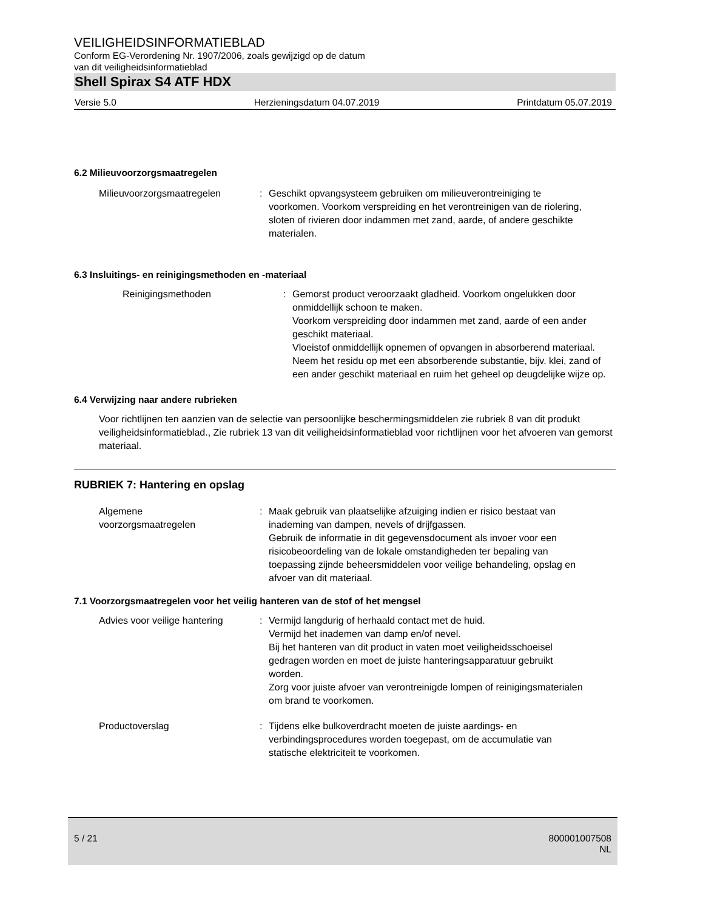VEILIGHEIDSINFORMATIEBLAD
Conform EG-Verordening Nr. 1907/2006, zoals gewijzigd op de datum
van dit veiligheidsinformatieblad
Shell Spirax S4 ATF HDX
Versie 5.0 Herzieningsdatum 04.07.2019 Printdatum 05.07.2019
6.2 Milieuvoorzorgsmaatregelen
Milieuvoorzorgsmaatregelen : Geschikt opvangsysteem gebruiken om milieuverontreiniging te voorkomen. Voorkom verspreiding en het verontreinigen van de riolering, sloten of rivieren door indammen met zand, aarde, of andere geschikte materialen.
6.3 Insluitings- en reinigingsmethoden en -materiaal
Reinigingsmethoden : Gemorst product veroorzaakt gladheid. Voorkom ongelukken door onmiddellijk schoon te maken.
Voorkom verspreiding door indammen met zand, aarde of een ander geschikt materiaal.
Vloeistof onmiddellijk opnemen of opvangen in absorberend materiaal.
Neem het residu op met een absorberende substantie, bijv. klei, zand of een ander geschikt materiaal en ruim het geheel op deugdelijke wijze op.
6.4 Verwijzing naar andere rubrieken
Voor richtlijnen ten aanzien van de selectie van persoonlijke beschermingsmiddelen zie rubriek 8 van dit produkt veiligheidsinformatieblad., Zie rubriek 13 van dit veiligheidsinformatieblad voor richtlijnen voor het afvoeren van gemorst materiaal.
RUBRIEK 7: Hantering en opslag
Algemene
voorzorgsmaatregelen
: Maak gebruik van plaatselijke afzuiging indien er risico bestaat van inademing van dampen, nevels of drijfgassen.
Gebruik de informatie in dit gegevensdocument als invoer voor een risicobeoordeling van de lokale omstandigheden ter bepaling van toepassing zijnde beheersmiddelen voor veilige behandeling, opslag en afvoer van dit materiaal.
7.1 Voorzorgsmaatregelen voor het veilig hanteren van de stof of het mengsel
Advies voor veilige hantering
: Vermijd langdurig of herhaald contact met de huid.
Vermijd het inademen van damp en/of nevel.
Bij het hanteren van dit product in vaten moet veiligheidsschoeisel gedragen worden en moet de juiste hanteringsapparatuur gebruikt worden.
Zorg voor juiste afvoer van verontreinigde lompen of reinigingsmaterialen om brand te voorkomen.
Productoverslag : Tijdens elke bulkoverdracht moeten de juiste aardings- en verbindingsprocedures worden toegepast, om de accumulatie van statische elektriciteit te voorkomen.
5 / 21 800001007508
NL